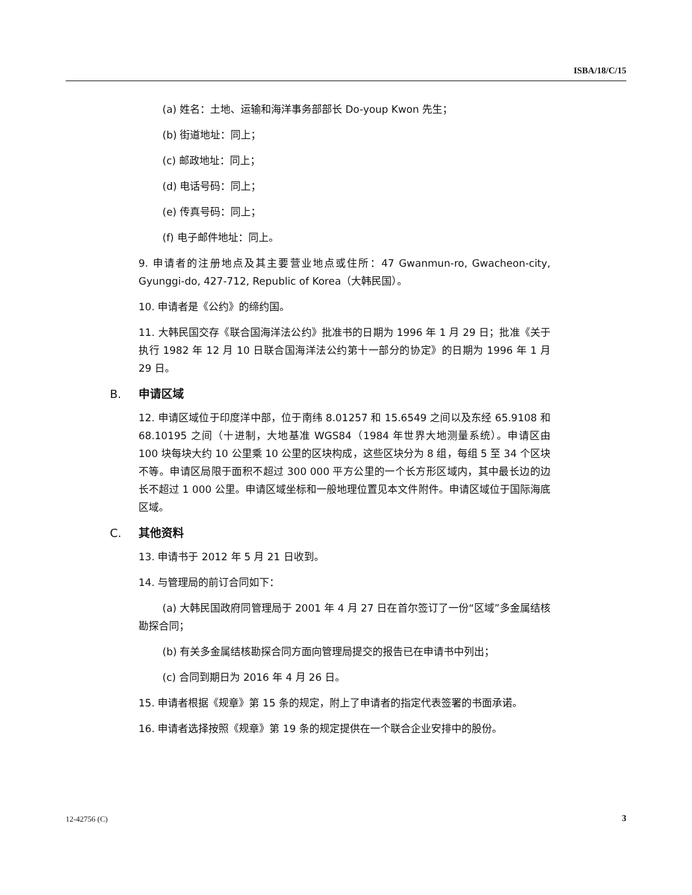ISBA/18/C/15
(a) 姓名：土地、运输和海洋事务部部长 Do-youp Kwon 先生；
(b) 街道地址：同上；
(c) 邮政地址：同上；
(d) 电话号码：同上；
(e) 传真号码：同上；
(f) 电子邮件地址：同上。
9. 申请者的注册地点及其主要营业地点或住所：47 Gwanmun-ro, Gwacheon-city, Gyunggi-do, 427-712, Republic of Korea（大韩民国）。
10. 申请者是《公约》的缔约国。
11. 大韩民国交存《联合国海洋法公约》批准书的日期为 1996 年 1 月 29 日；批准《关于执行 1982 年 12 月 10 日联合国海洋法公约第十一部分的协定》的日期为 1996 年 1 月 29 日。
B. 申请区域
12. 申请区域位于印度洋中部，位于南纬 8.01257 和 15.6549 之间以及东经 65.9108 和 68.10195 之间（十进制，大地基准 WGS84（1984 年世界大地测量系统）。申请区由 100 块每块大约 10 公里乘 10 公里的区块构成，这些区块分为 8 组，每组 5 至 34 个区块不等。申请区局限于面积不超过 300 000 平方公里的一个长方形区域内，其中最长边的边长不超过 1 000 公里。申请区域坐标和一般地理位置见本文件附件。申请区域位于国际海底区域。
C. 其他资料
13. 申请书于 2012 年 5 月 21 日收到。
14. 与管理局的前订合同如下：
(a) 大韩民国政府同管理局于 2001 年 4 月 27 日在首尔签订了一份“区域”多金属结核勘探合同；
(b) 有关多金属结核勘探合同方面向管理局提交的报告已在申请书中列出；
(c) 合同到期日为 2016 年 4 月 26 日。
15. 申请者根据《规章》第 15 条的规定，附上了申请者的指定代表签署的书面承诺。
16. 申请者选择按照《规章》第 19 条的规定提供在一个联合企业安排中的股份。
12-42756 (C) 3